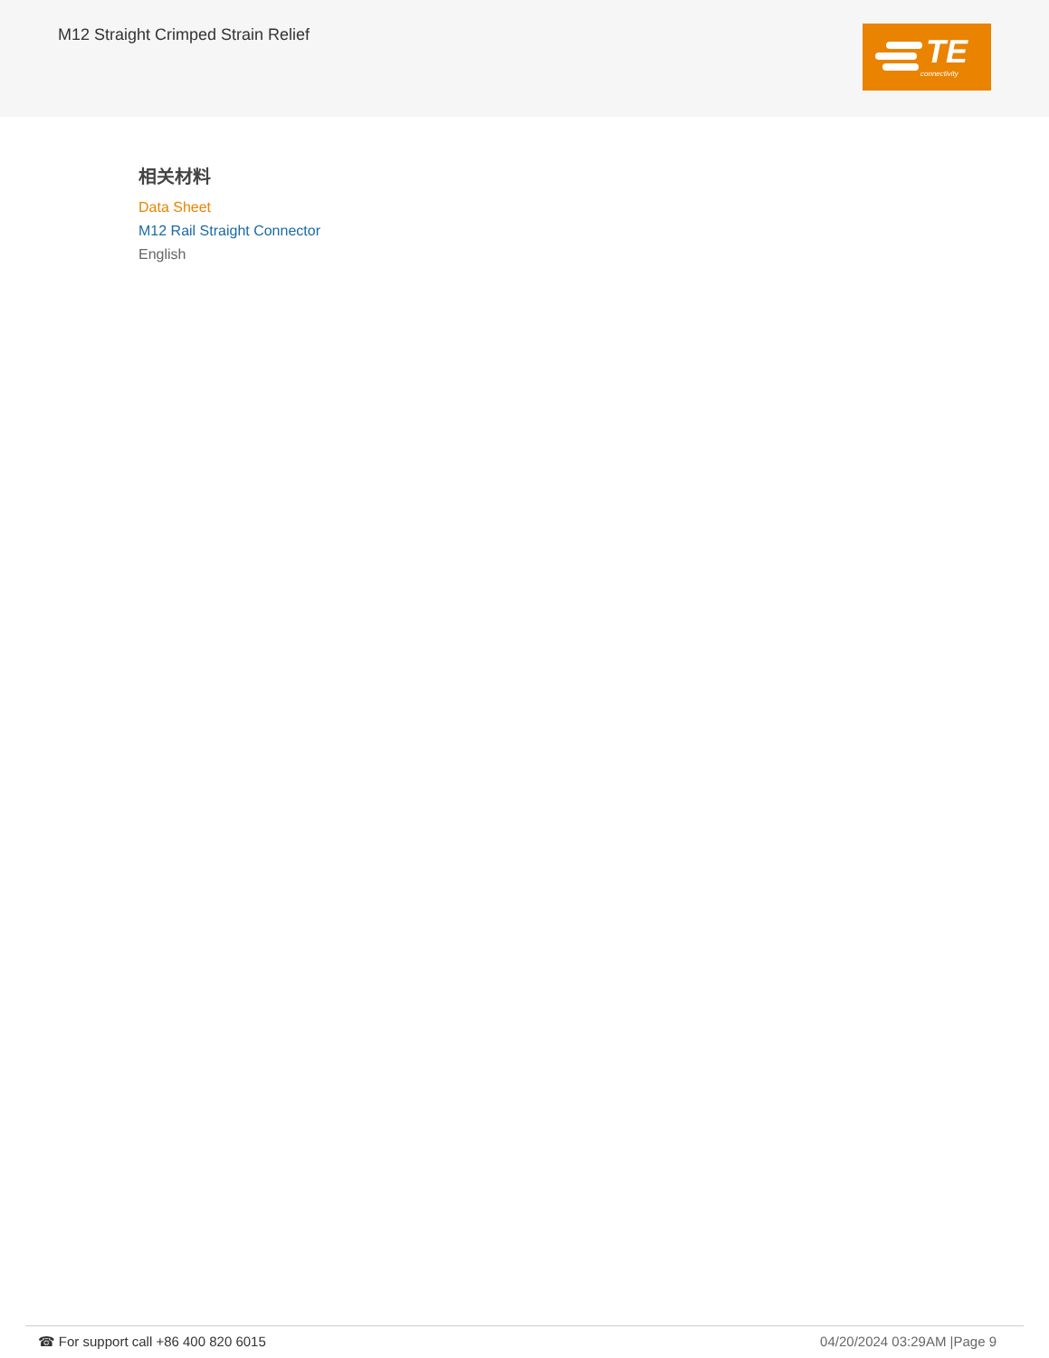M12 Straight Crimped Strain Relief
TE
connectivity
相关材料
Data Sheet
M12 Rail Straight Connector
English
☎ For support call +86 400 820 6015 04/20/2024 03:29AM |Page 9